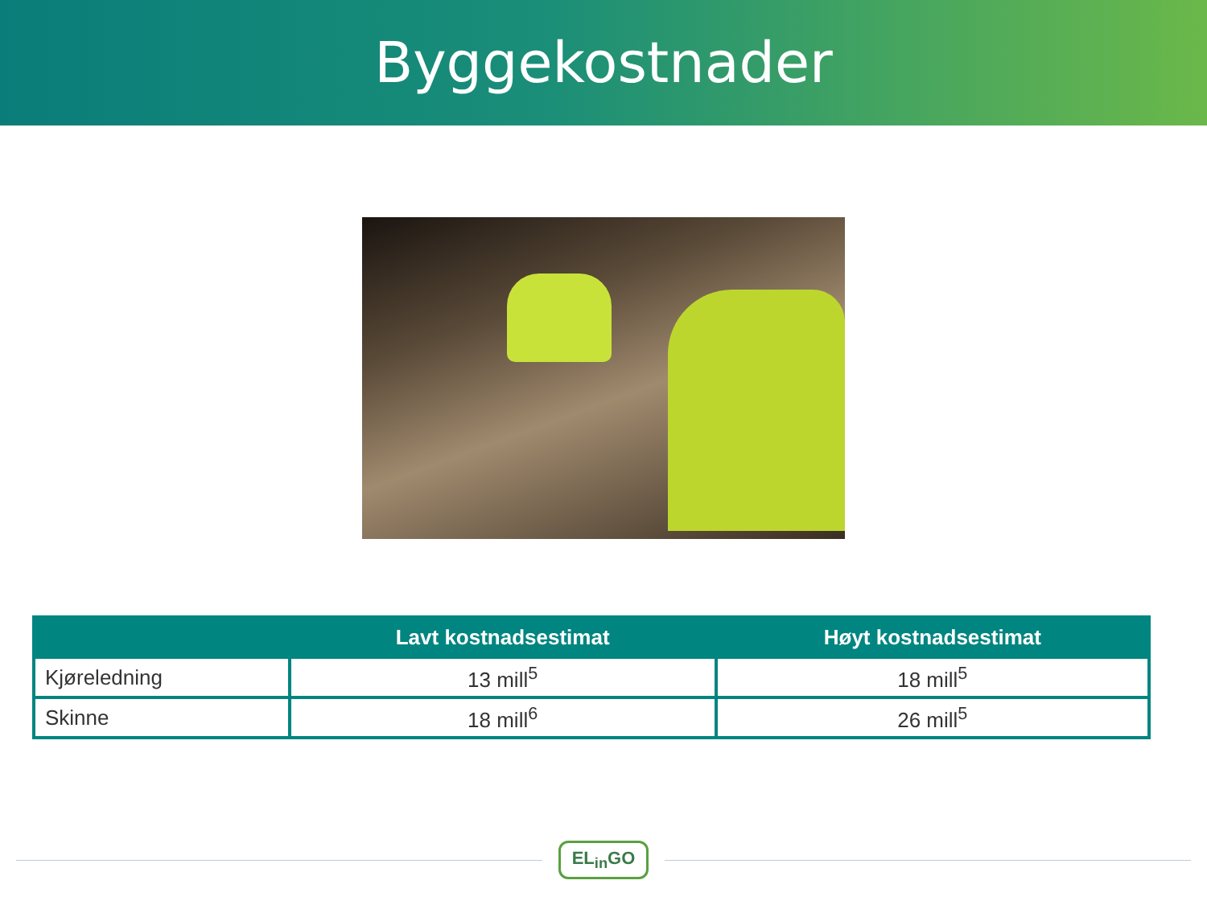Byggekostnader
| | Lavt kostnadsestimat | Høyt kostnadsestimat |
| --- | --- | --- |
| Kjøreledning | 13 mill<sup>5</sup> | 18 mill<sup>5</sup> |
| Skinne | 18 mill<sup>6</sup> | 26 mill<sup>5</sup> |
EL<sub>in</sub>GO